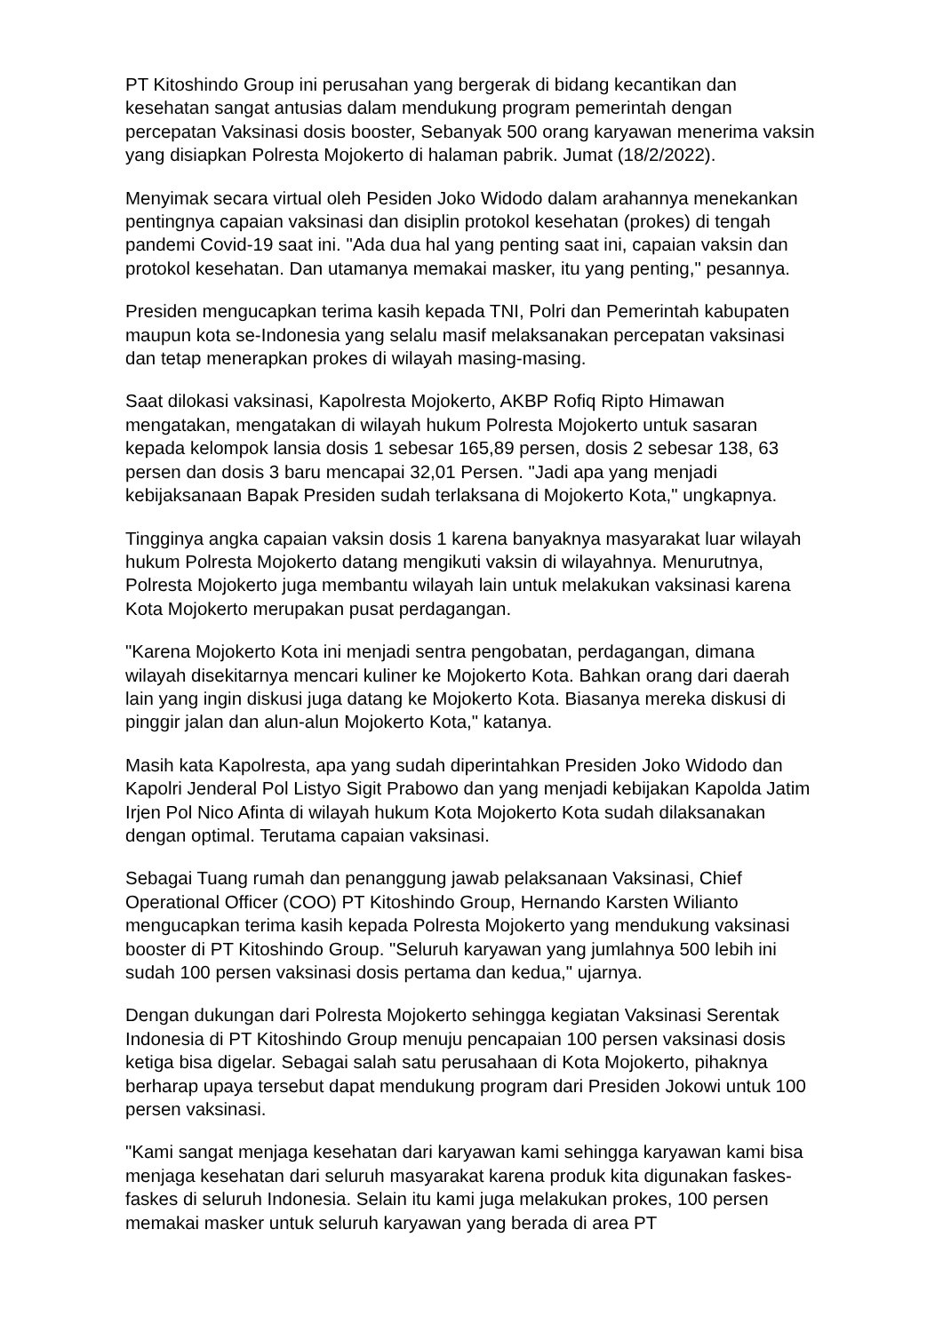PT Kitoshindo Group ini perusahan yang bergerak di bidang kecantikan dan kesehatan sangat antusias dalam mendukung program pemerintah dengan percepatan Vaksinasi dosis booster, Sebanyak 500 orang karyawan menerima vaksin yang disiapkan Polresta Mojokerto di halaman pabrik. Jumat (18/2/2022).
Menyimak secara virtual oleh Pesiden Joko Widodo dalam arahannya menekankan pentingnya capaian vaksinasi dan disiplin protokol kesehatan (prokes) di tengah pandemi Covid-19 saat ini. "Ada dua hal yang penting saat ini, capaian vaksin dan protokol kesehatan. Dan utamanya memakai masker, itu yang penting," pesannya.
Presiden mengucapkan terima kasih kepada TNI, Polri dan Pemerintah kabupaten maupun kota se-Indonesia yang selalu masif melaksanakan percepatan vaksinasi dan tetap menerapkan prokes di wilayah masing-masing.
Saat dilokasi vaksinasi, Kapolresta Mojokerto, AKBP Rofiq Ripto Himawan mengatakan, mengatakan di wilayah hukum Polresta Mojokerto untuk sasaran kepada kelompok lansia dosis 1 sebesar 165,89 persen, dosis 2 sebesar 138, 63 persen dan dosis 3 baru mencapai 32,01 Persen. "Jadi apa yang menjadi kebijaksanaan Bapak Presiden sudah terlaksana di Mojokerto Kota," ungkapnya.
Tingginya angka capaian vaksin dosis 1 karena banyaknya masyarakat luar wilayah hukum Polresta Mojokerto datang mengikuti vaksin di wilayahnya. Menurutnya, Polresta Mojokerto juga membantu wilayah lain untuk melakukan vaksinasi karena Kota Mojokerto merupakan pusat perdagangan.
"Karena Mojokerto Kota ini menjadi sentra pengobatan, perdagangan, dimana wilayah disekitarnya mencari kuliner ke Mojokerto Kota. Bahkan orang dari daerah lain yang ingin diskusi juga datang ke Mojokerto Kota. Biasanya mereka diskusi di pinggir jalan dan alun-alun Mojokerto Kota," katanya.
Masih kata Kapolresta, apa yang sudah diperintahkan Presiden Joko Widodo dan Kapolri Jenderal Pol Listyo Sigit Prabowo dan yang menjadi kebijakan Kapolda Jatim Irjen Pol Nico Afinta di wilayah hukum Kota Mojokerto Kota sudah dilaksanakan dengan optimal. Terutama capaian vaksinasi.
Sebagai Tuang rumah dan penanggung jawab pelaksanaan Vaksinasi, Chief Operational Officer (COO) PT Kitoshindo Group, Hernando Karsten Wilianto mengucapkan terima kasih kepada Polresta Mojokerto yang mendukung vaksinasi booster di PT Kitoshindo Group. "Seluruh karyawan yang jumlahnya 500 lebih ini sudah 100 persen vaksinasi dosis pertama dan kedua," ujarnya.
Dengan dukungan dari Polresta Mojokerto sehingga kegiatan Vaksinasi Serentak Indonesia di PT Kitoshindo Group menuju pencapaian 100 persen vaksinasi dosis ketiga bisa digelar. Sebagai salah satu perusahaan di Kota Mojokerto, pihaknya berharap upaya tersebut dapat mendukung program dari Presiden Jokowi untuk 100 persen vaksinasi.
"Kami sangat menjaga kesehatan dari karyawan kami sehingga karyawan kami bisa menjaga kesehatan dari seluruh masyarakat karena produk kita digunakan faskes-faskes di seluruh Indonesia. Selain itu kami juga melakukan prokes, 100 persen memakai masker untuk seluruh karyawan yang berada di area PT